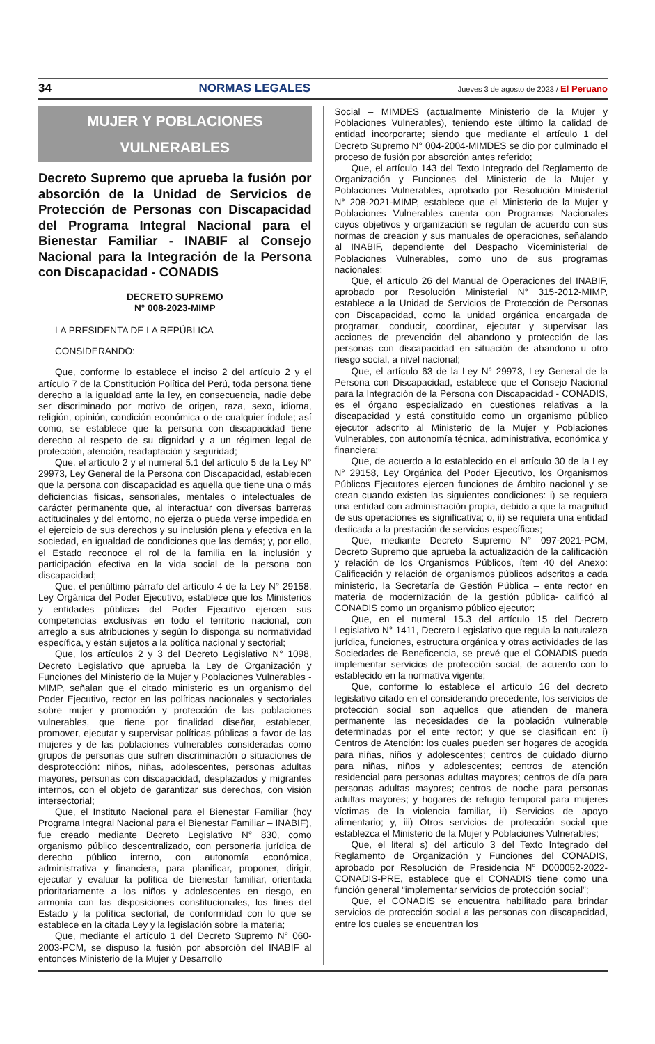34 NORMAS LEGALES Jueves 3 de agosto de 2023 / El Peruano
MUJER Y POBLACIONES
VULNERABLES
Decreto Supremo que aprueba la fusión por absorción de la Unidad de Servicios de Protección de Personas con Discapacidad del Programa Integral Nacional para el Bienestar Familiar - INABIF al Consejo Nacional para la Integración de la Persona con Discapacidad - CONADIS
DECRETO SUPREMO
N° 008-2023-MIMP
LA PRESIDENTA DE LA REPÚBLICA
CONSIDERANDO:
Que, conforme lo establece el inciso 2 del artículo 2 y el artículo 7 de la Constitución Política del Perú, toda persona tiene derecho a la igualdad ante la ley, en consecuencia, nadie debe ser discriminado por motivo de origen, raza, sexo, idioma, religión, opinión, condición económica o de cualquier índole; así como, se establece que la persona con discapacidad tiene derecho al respeto de su dignidad y a un régimen legal de protección, atención, readaptación y seguridad;
Que, el artículo 2 y el numeral 5.1 del artículo 5 de la Ley N° 29973, Ley General de la Persona con Discapacidad, establecen que la persona con discapacidad es aquella que tiene una o más deficiencias físicas, sensoriales, mentales o intelectuales de carácter permanente que, al interactuar con diversas barreras actitudinales y del entorno, no ejerza o pueda verse impedida en el ejercicio de sus derechos y su inclusión plena y efectiva en la sociedad, en igualdad de condiciones que las demás; y, por ello, el Estado reconoce el rol de la familia en la inclusión y participación efectiva en la vida social de la persona con discapacidad;
Que, el penúltimo párrafo del artículo 4 de la Ley N° 29158, Ley Orgánica del Poder Ejecutivo, establece que los Ministerios y entidades públicas del Poder Ejecutivo ejercen sus competencias exclusivas en todo el territorio nacional, con arreglo a sus atribuciones y según lo disponga su normatividad específica, y están sujetos a la política nacional y sectorial;
Que, los artículos 2 y 3 del Decreto Legislativo N° 1098, Decreto Legislativo que aprueba la Ley de Organización y Funciones del Ministerio de la Mujer y Poblaciones Vulnerables - MIMP, señalan que el citado ministerio es un organismo del Poder Ejecutivo, rector en las políticas nacionales y sectoriales sobre mujer y promoción y protección de las poblaciones vulnerables, que tiene por finalidad diseñar, establecer, promover, ejecutar y supervisar políticas públicas a favor de las mujeres y de las poblaciones vulnerables consideradas como grupos de personas que sufren discriminación o situaciones de desprotección: niños, niñas, adolescentes, personas adultas mayores, personas con discapacidad, desplazados y migrantes internos, con el objeto de garantizar sus derechos, con visión intersectorial;
Que, el Instituto Nacional para el Bienestar Familiar (hoy Programa Integral Nacional para el Bienestar Familiar – INABIF), fue creado mediante Decreto Legislativo N° 830, como organismo público descentralizado, con personería jurídica de derecho público interno, con autonomía económica, administrativa y financiera, para planificar, proponer, dirigir, ejecutar y evaluar la política de bienestar familiar, orientada prioritariamente a los niños y adolescentes en riesgo, en armonía con las disposiciones constitucionales, los fines del Estado y la política sectorial, de conformidad con lo que se establece en la citada Ley y la legislación sobre la materia;
Que, mediante el artículo 1 del Decreto Supremo N° 060-2003-PCM, se dispuso la fusión por absorción del INABIF al entonces Ministerio de la Mujer y Desarrollo
Social – MIMDES (actualmente Ministerio de la Mujer y Poblaciones Vulnerables), teniendo este último la calidad de entidad incorporarte; siendo que mediante el artículo 1 del Decreto Supremo N° 004-2004-MIMDES se dio por culminado el proceso de fusión por absorción antes referido;
Que, el artículo 143 del Texto Integrado del Reglamento de Organización y Funciones del Ministerio de la Mujer y Poblaciones Vulnerables, aprobado por Resolución Ministerial N° 208-2021-MIMP, establece que el Ministerio de la Mujer y Poblaciones Vulnerables cuenta con Programas Nacionales cuyos objetivos y organización se regulan de acuerdo con sus normas de creación y sus manuales de operaciones, señalando al INABIF, dependiente del Despacho Viceministerial de Poblaciones Vulnerables, como uno de sus programas nacionales;
Que, el artículo 26 del Manual de Operaciones del INABIF, aprobado por Resolución Ministerial N° 315-2012-MIMP, establece a la Unidad de Servicios de Protección de Personas con Discapacidad, como la unidad orgánica encargada de programar, conducir, coordinar, ejecutar y supervisar las acciones de prevención del abandono y protección de las personas con discapacidad en situación de abandono u otro riesgo social, a nivel nacional;
Que, el artículo 63 de la Ley N° 29973, Ley General de la Persona con Discapacidad, establece que el Consejo Nacional para la Integración de la Persona con Discapacidad - CONADIS, es el órgano especializado en cuestiones relativas a la discapacidad y está constituido como un organismo público ejecutor adscrito al Ministerio de la Mujer y Poblaciones Vulnerables, con autonomía técnica, administrativa, económica y financiera;
Que, de acuerdo a lo establecido en el artículo 30 de la Ley N° 29158, Ley Orgánica del Poder Ejecutivo, los Organismos Públicos Ejecutores ejercen funciones de ámbito nacional y se crean cuando existen las siguientes condiciones: i) se requiera una entidad con administración propia, debido a que la magnitud de sus operaciones es significativa; o, ii) se requiera una entidad dedicada a la prestación de servicios específicos;
Que, mediante Decreto Supremo N° 097-2021-PCM, Decreto Supremo que aprueba la actualización de la calificación y relación de los Organismos Públicos, ítem 40 del Anexo: Calificación y relación de organismos públicos adscritos a cada ministerio, la Secretaría de Gestión Pública – ente rector en materia de modernización de la gestión pública- calificó al CONADIS como un organismo público ejecutor;
Que, en el numeral 15.3 del artículo 15 del Decreto Legislativo N° 1411, Decreto Legislativo que regula la naturaleza jurídica, funciones, estructura orgánica y otras actividades de las Sociedades de Beneficencia, se prevé que el CONADIS pueda implementar servicios de protección social, de acuerdo con lo establecido en la normativa vigente;
Que, conforme lo establece el artículo 16 del decreto legislativo citado en el considerando precedente, los servicios de protección social son aquellos que atienden de manera permanente las necesidades de la población vulnerable determinadas por el ente rector; y que se clasifican en: i) Centros de Atención: los cuales pueden ser hogares de acogida para niñas, niños y adolescentes; centros de cuidado diurno para niñas, niños y adolescentes; centros de atención residencial para personas adultas mayores; centros de día para personas adultas mayores; centros de noche para personas adultas mayores; y hogares de refugio temporal para mujeres víctimas de la violencia familiar, ii) Servicios de apoyo alimentario; y, iii) Otros servicios de protección social que establezca el Ministerio de la Mujer y Poblaciones Vulnerables;
Que, el literal s) del artículo 3 del Texto Integrado del Reglamento de Organización y Funciones del CONADIS, aprobado por Resolución de Presidencia N° D000052-2022-CONADIS-PRE, establece que el CONADIS tiene como una función general “implementar servicios de protección social”;
Que, el CONADIS se encuentra habilitado para brindar servicios de protección social a las personas con discapacidad, entre los cuales se encuentran los